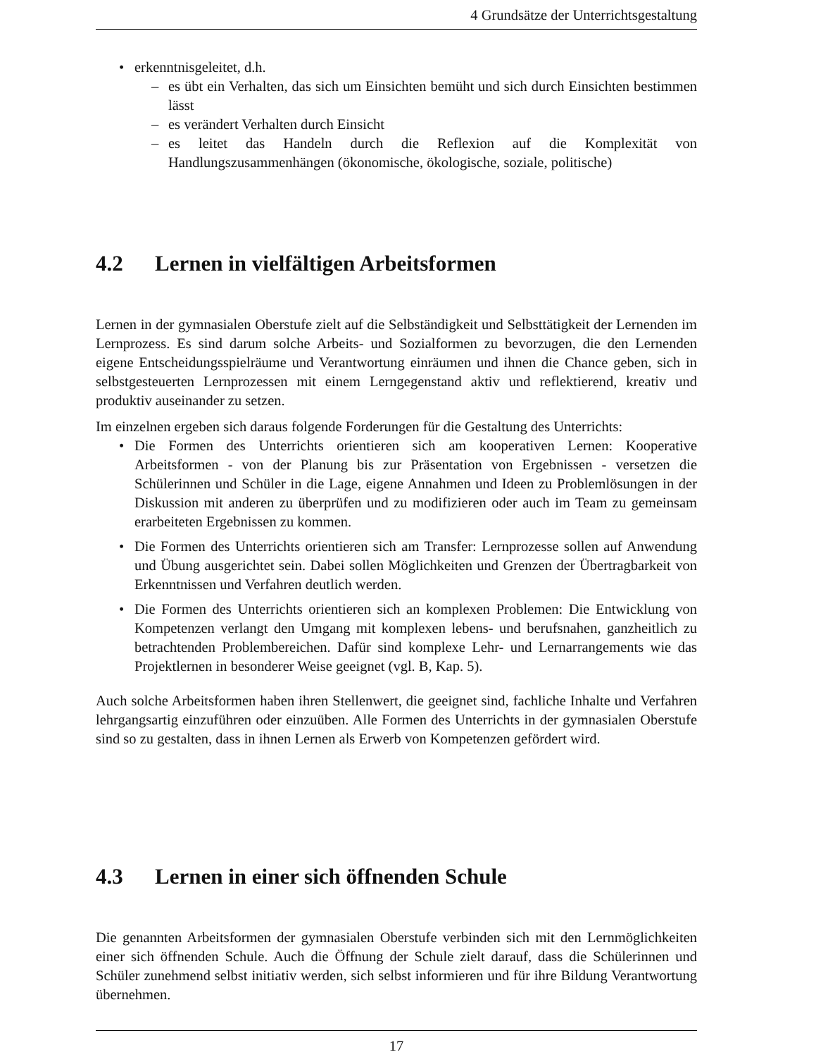4 Grundsätze der Unterrichtsgestaltung
• erkenntnisgeleitet, d.h.
– es übt ein Verhalten, das sich um Einsichten bemüht und sich durch Einsichten bestimmen lässt
– es verändert Verhalten durch Einsicht
– es leitet das Handeln durch die Reflexion auf die Komplexität von Handlungszusammenhängen (ökonomische, ökologische, soziale, politische)
4.2 Lernen in vielfältigen Arbeitsformen
Lernen in der gymnasialen Oberstufe zielt auf die Selbständigkeit und Selbsttätigkeit der Lernenden im Lernprozess. Es sind darum solche Arbeits- und Sozialformen zu bevorzugen, die den Lernenden eigene Entscheidungsspielräume und Verantwortung einräumen und ihnen die Chance geben, sich in selbstgesteuerten Lernprozessen mit einem Lerngegenstand aktiv und reflektierend, kreativ und produktiv auseinander zu setzen.
Im einzelnen ergeben sich daraus folgende Forderungen für die Gestaltung des Unterrichts:
• Die Formen des Unterrichts orientieren sich am kooperativen Lernen: Kooperative Arbeitsformen - von der Planung bis zur Präsentation von Ergebnissen - versetzen die Schülerinnen und Schüler in die Lage, eigene Annahmen und Ideen zu Problemlösungen in der Diskussion mit anderen zu überprüfen und zu modifizieren oder auch im Team zu gemeinsam erarbeiteten Ergebnissen zu kommen.
• Die Formen des Unterrichts orientieren sich am Transfer: Lernprozesse sollen auf Anwendung und Übung ausgerichtet sein. Dabei sollen Möglichkeiten und Grenzen der Übertragbarkeit von Erkenntnissen und Verfahren deutlich werden.
• Die Formen des Unterrichts orientieren sich an komplexen Problemen: Die Entwicklung von Kompetenzen verlangt den Umgang mit komplexen lebens- und berufsnahen, ganzheitlich zu betrachtenden Problembereichen. Dafür sind komplexe Lehr- und Lernarrangements wie das Projektlernen in besonderer Weise geeignet (vgl. B, Kap. 5).
Auch solche Arbeitsformen haben ihren Stellenwert, die geeignet sind, fachliche Inhalte und Verfahren lehrgangsartig einzuführen oder einzuüben. Alle Formen des Unterrichts in der gymnasialen Oberstufe sind so zu gestalten, dass in ihnen Lernen als Erwerb von Kompetenzen gefördert wird.
4.3 Lernen in einer sich öffnenden Schule
Die genannten Arbeitsformen der gymnasialen Oberstufe verbinden sich mit den Lernmöglichkeiten einer sich öffnenden Schule. Auch die Öffnung der Schule zielt darauf, dass die Schülerinnen und Schüler zunehmend selbst initiativ werden, sich selbst informieren und für ihre Bildung Verantwortung übernehmen.
17